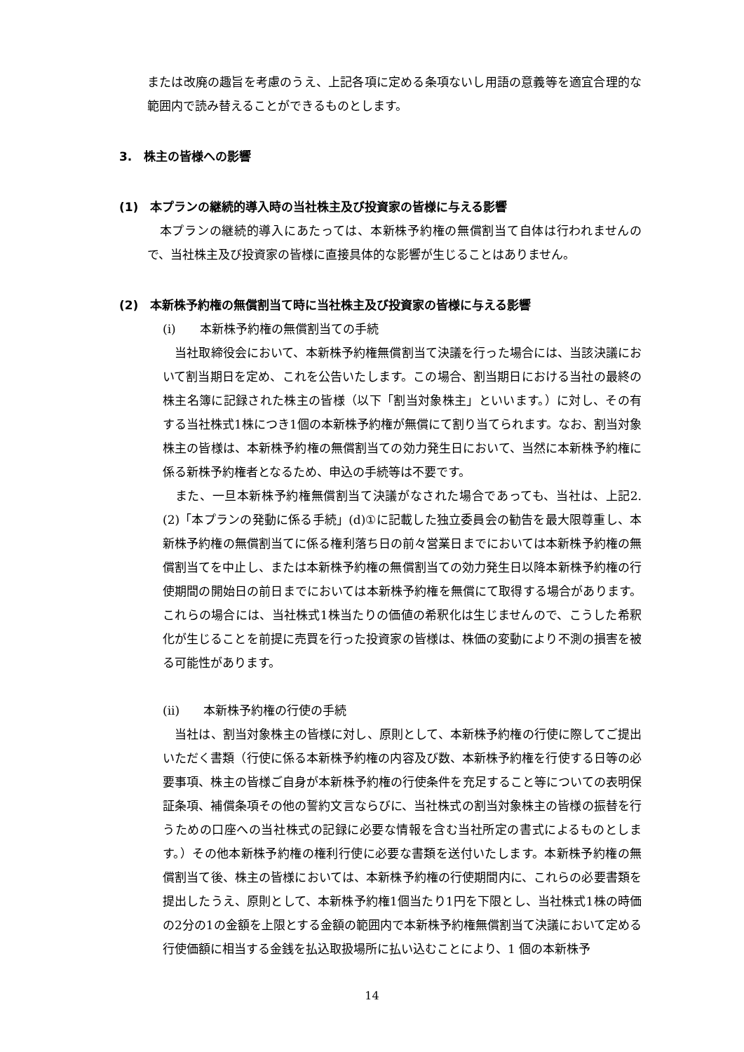または改廃の趣旨を考慮のうえ、上記各項に定める条項ないし用語の意義等を適宜合理的な範囲内で読み替えることができるものとします。
3.　株主の皆様への影響
(1)　本プランの継続的導入時の当社株主及び投資家の皆様に与える影響
　本プランの継続的導入にあたっては、本新株予約権の無償割当て自体は行われませんので、当社株主及び投資家の皆様に直接具体的な影響が生じることはありません。
(2)　本新株予約権の無償割当て時に当社株主及び投資家の皆様に与える影響
(i)　　本新株予約権の無償割当ての手続
　当社取締役会において、本新株予約権無償割当て決議を行った場合には、当該決議において割当期日を定め、これを公告いたします。この場合、割当期日における当社の最終の株主名簿に記録された株主の皆様（以下「割当対象株主」といいます。）に対し、その有する当社株式1株につき1個の本新株予約権が無償にて割り当てられます。なお、割当対象株主の皆様は、本新株予約権の無償割当ての効力発生日において、当然に本新株予約権に係る新株予約権者となるため、申込の手続等は不要です。
　また、一旦本新株予約権無償割当て決議がなされた場合であっても、当社は、上記2.(2)「本プランの発動に係る手続」(d)①に記載した独立委員会の勧告を最大限尊重し、本新株予約権の無償割当てに係る権利落ち日の前々営業日までにおいては本新株予約権の無償割当てを中止し、または本新株予約権の無償割当ての効力発生日以降本新株予約権の行使期間の開始日の前日までにおいては本新株予約権を無償にて取得する場合があります。これらの場合には、当社株式1株当たりの価値の希釈化は生じませんので、こうした希釈化が生じることを前提に売買を行った投資家の皆様は、株価の変動により不測の損害を被る可能性があります。
(ii)　　本新株予約権の行使の手続
　当社は、割当対象株主の皆様に対し、原則として、本新株予約権の行使に際してご提出いただく書類（行使に係る本新株予約権の内容及び数、本新株予約権を行使する日等の必要事項、株主の皆様ご自身が本新株予約権の行使条件を充足すること等についての表明保証条項、補償条項その他の誓約文言ならびに、当社株式の割当対象株主の皆様の振替を行うための口座への当社株式の記録に必要な情報を含む当社所定の書式によるものとします。）その他本新株予約権の権利行使に必要な書類を送付いたします。本新株予約権の無償割当て後、株主の皆様においては、本新株予約権の行使期間内に、これらの必要書類を提出したうえ、原則として、本新株予約権1個当たり1円を下限とし、当社株式1株の時価の2分の1の金額を上限とする金額の範囲内で本新株予約権無償割当て決議において定める行使価額に相当する金銭を払込取扱場所に払い込むことにより、1 個の本新株予
14